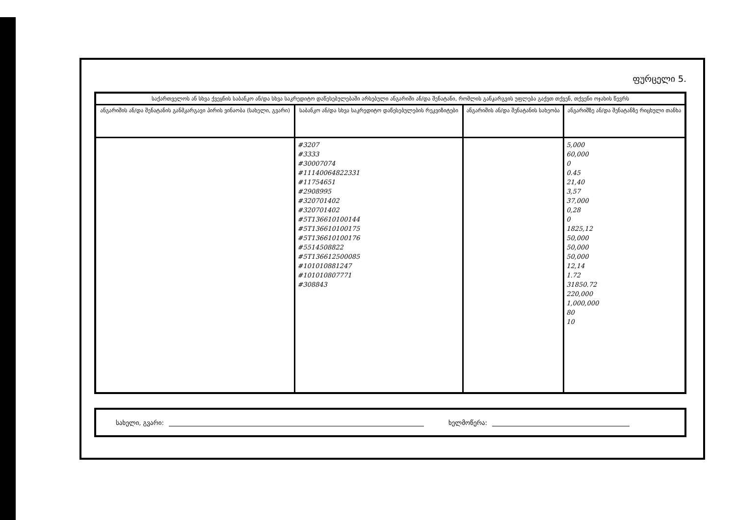ფურცელი 5.
| საქართველოს ან სხვა ქვეყნის საბანკო ან/და სხვა საკრედიტო დაწესებულებაში არსებული ანგარიში ან/და შენატანი, რომლის განკარგვის უფლება გაქვთ თქვენ, თქვენი ოჯახის წევრს | | | |
| --- | --- | --- | --- |
| ანგარიშის ან/და შენატანის განმკარგავი პირის ვინაობა (სახელი, გვარი) | საბანკო ან/და სხვა საკრედიტო დაწესებულების რეკვიზიტები | ანგარიშის ან/და შენატანის სახეობა | ანგარიშზე ან/და შენატანზე რიცხული თანხა |
| | #3207 #3333 #30007074 #11140064822331 #11754651 #2908995 #320701402 #320701402 #5T136610100144 #5T136610100175 #5T136610100176 #5514508822 #5T136612500085 #101010881247 #101010807771 #308843 | | 5,000 60,000 0 0.45 21,40 3,57 37,000 0,28 0 1825,12 50,000 50,000 50,000 12,14 1.72 31850.72 220,000 1,000,000 80 10 |
სახელი, გვარი: ხელმოწერა: